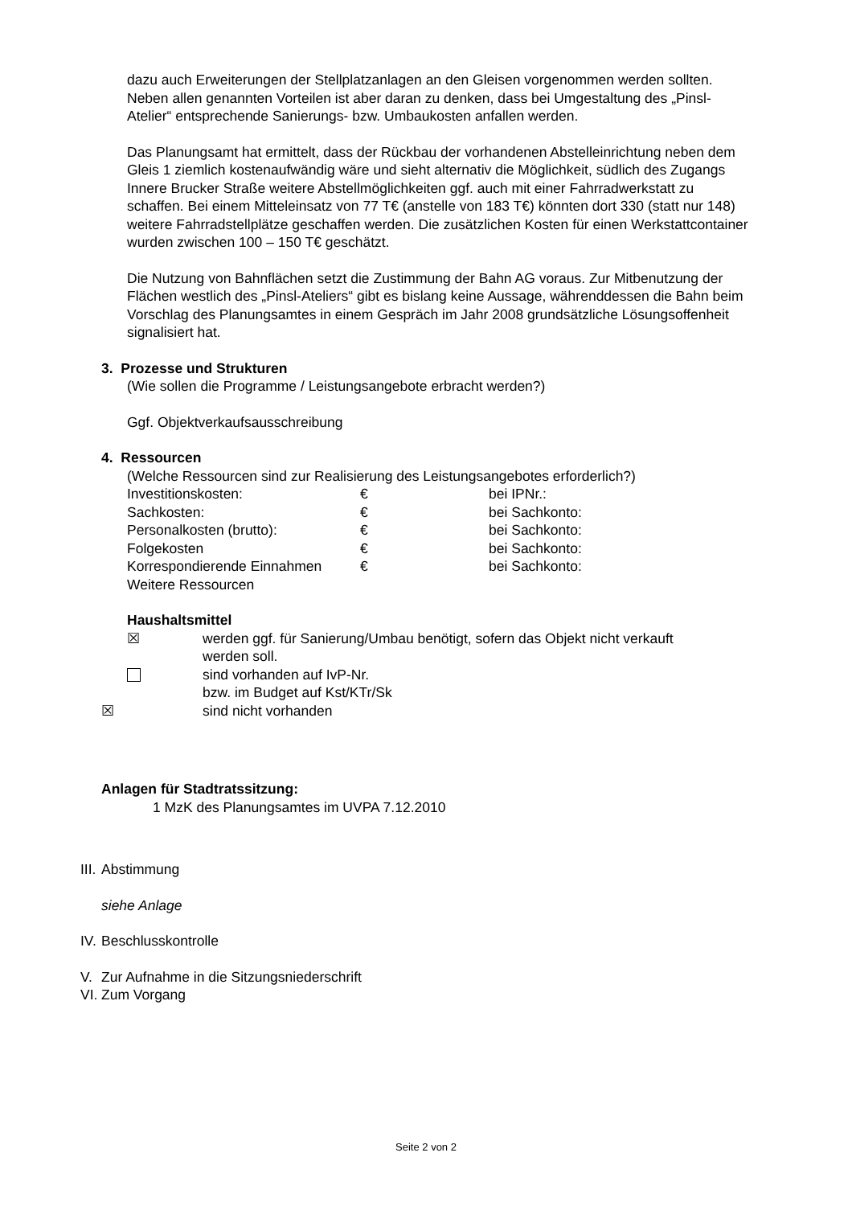dazu auch Erweiterungen der Stellplatzanlagen an den Gleisen vorgenommen werden sollten. Neben allen genannten Vorteilen ist aber daran zu denken, dass bei Umgestaltung des „Pinsl-Atelier“ entsprechende Sanierungs- bzw. Umbaukosten anfallen werden.
Das Planungsamt hat ermittelt, dass der Rückbau der vorhandenen Abstelleinrichtung neben dem Gleis 1 ziemlich kostenaufwändig wäre und sieht alternativ die Möglichkeit, südlich des Zugangs Innere Brucker Straße weitere Abstellmöglichkeiten ggf. auch mit einer Fahrradwerkstatt zu schaffen. Bei einem Mitteleinsatz von 77 T€ (anstelle von 183 T€) könnten dort 330 (statt nur 148) weitere Fahrradstellplätze geschaffen werden. Die zusätzlichen Kosten für einen Werkstattcontainer wurden zwischen 100 – 150 T€ geschätzt.
Die Nutzung von Bahnflächen setzt die Zustimmung der Bahn AG voraus. Zur Mitbenutzung der Flächen westlich des „Pinsl-Ateliers“ gibt es bislang keine Aussage, währenddessen die Bahn beim Vorschlag des Planungsamtes in einem Gespräch im Jahr 2008 grundsätzliche Lösungsoffenheit signalisiert hat.
3. Prozesse und Strukturen
(Wie sollen die Programme / Leistungsangebote erbracht werden?)
Ggf. Objektverkaufsausschreibung
4. Ressourcen
(Welche Ressourcen sind zur Realisierung des Leistungsangebotes erforderlich?)
Investitionskosten: € bei IPNr.:
Sachkosten: € bei Sachkonto:
Personalkosten (brutto): € bei Sachkonto:
Folgekosten € bei Sachkonto:
Korrespondierende Einnahmen € bei Sachkonto:
Weitere Ressourcen
Haushaltsmittel
☒ werden ggf. für Sanierung/Umbau benötigt, sofern das Objekt nicht verkauft
werden soll.
sind vorhanden auf IvP-Nr.
bzw. im Budget auf Kst/KTr/Sk
☒ sind nicht vorhanden
Anlagen für Stadtratssitzung:
1 MzK des Planungsamtes im UVPA 7.12.2010
III. Abstimmung
siehe Anlage
IV. Beschlusskontrolle
V. Zur Aufnahme in die Sitzungsniederschrift
VI. Zum Vorgang
Seite 2 von 2